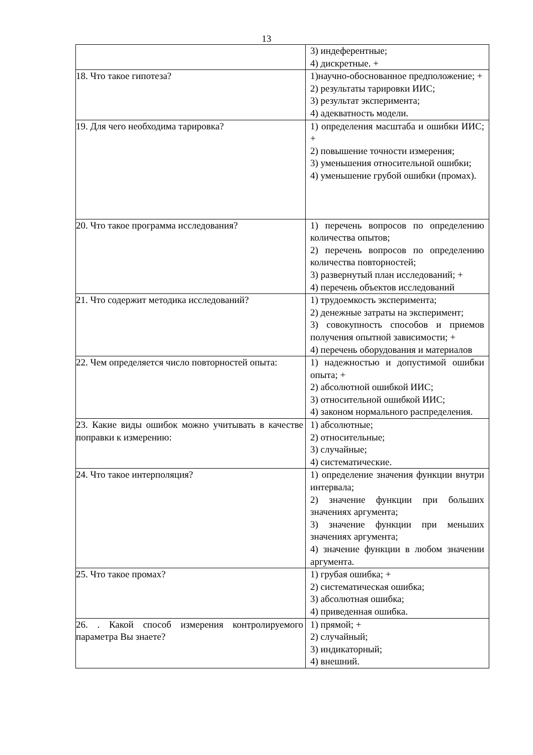13
| | 3) индеферентные; 4) дискретные. + |
| 18. Что такое гипотеза? | 1)научно-обоснованное предположение; + 2) результаты тарировки ИИС; 3) результат эксперимента; 4) адекватность модели. |
| 19. Для чего необходима тарировка? | 1) определения масштаба и ошибки ИИС; + 2) повышение точности измерения; 3) уменьшения относительной ошибки; 4) уменьшение грубой ошибки (промах). |
| 20. Что такое программа исследования? | 1) перечень вопросов по определению количества опытов; 2) перечень вопросов по определению количества повторностей; 3) развернутый план исследований; + 4) перечень объектов исследований |
| 21. Что содержит методика исследований? | 1) трудоемкость эксперимента; 2) денежные затраты на эксперимент; 3) совокупность способов и приемов получения опытной зависимости; + 4) перечень оборудования и материалов |
| 22. Чем определяется число повторностей опыта: | 1) надежностью и допустимой ошибки опыта; + 2) абсолютной ошибкой ИИС; 3) относительной ошибкой ИИС; 4) законом нормального распределения. |
| 23. Какие виды ошибок можно учитывать в качестве поправки к измерению: | 1) абсолютные; 2) относительные; 3) случайные; 4) систематические. |
| 24. Что такое интерполяция? | 1) определение значения функции внутри интервала; 2) значение функции при больших значениях аргумента; 3) значение функции при меньших значениях аргумента; 4) значение функции в любом значении аргумента. |
| 25. Что такое промах? | 1) грубая ошибка; + 2) систематическая ошибка; 3) абсолютная ошибка; 4) приведенная ошибка. |
| 26. . Какой способ измерения контролируемого параметра Вы знаете? | 1) прямой; + 2) случайный; 3) индикаторный; 4) внешний. |